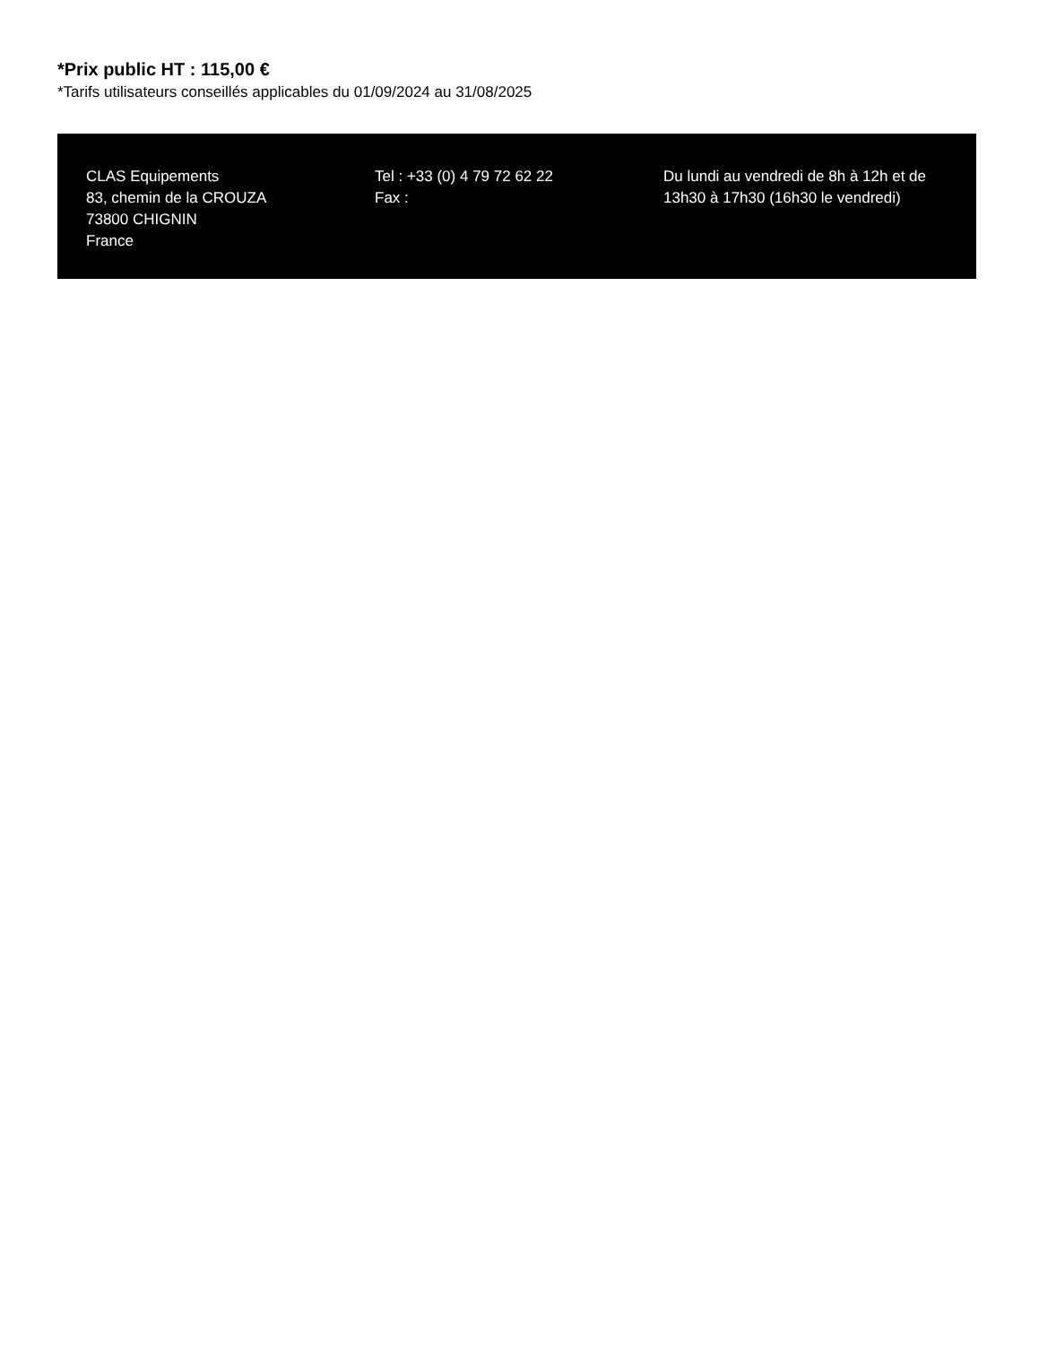*Prix public HT : 115,00 €
*Tarifs utilisateurs conseillés applicables du 01/09/2024 au 31/08/2025
CLAS Equipements
83, chemin de la CROUZA
73800 CHIGNIN
France
Tel : +33 (0) 4 79 72 62 22
Fax :
Du lundi au vendredi de 8h à 12h et de 13h30 à 17h30 (16h30 le vendredi)